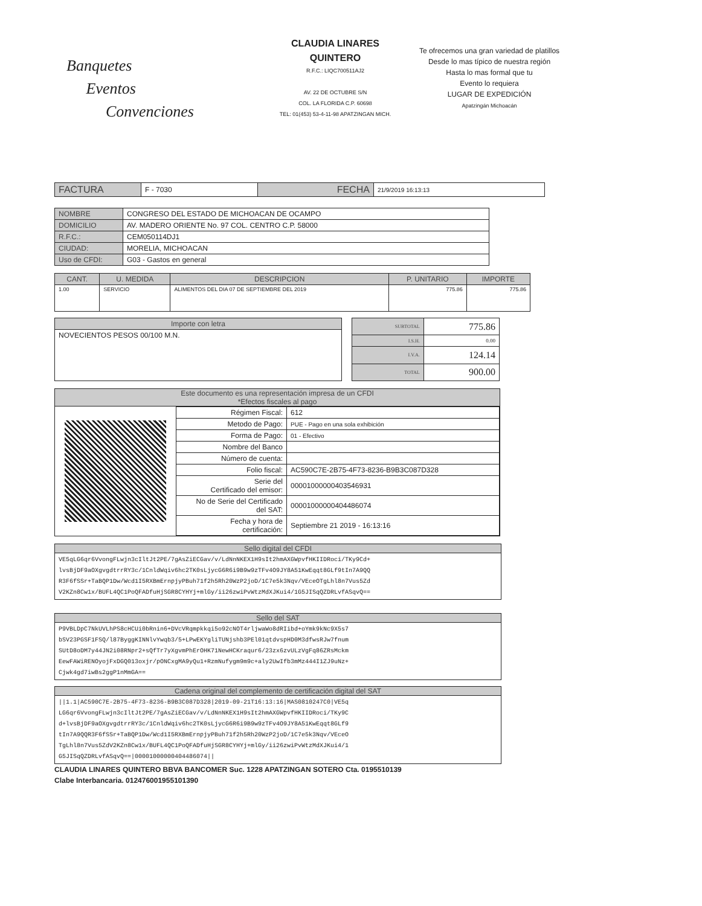Banquetes
Eventos
Convenciones
CLAUDIA LINARES
QUINTERO
R.F.C.: LIQC700511AJ2
AV. 22 DE OCTUBRE S/N
COL. LA FLORIDA C.P. 60698
TEL: 01(453) 53-4-11-98 APATZINGAN MICH.
Te ofrecemos una gran variedad de platillos
Desde lo mas típico de nuestra región
Hasta lo mas formal que tu
Evento lo requiera
LUGAR DE EXPEDICIÓN
Apatzingán Michoacán
| FACTURA | F - 7030 | FECHA | 21/9/2019 16:13:13 |
| NOMBRE | CONGRESO DEL ESTADO DE MICHOACAN DE OCAMPO |
| DOMICILIO | AV. MADERO ORIENTE No. 97 COL. CENTRO C.P. 58000 |
| R.F.C.: | CEM050114DJ1 |
| CIUDAD: | MORELIA, MICHOACAN |
| Uso de CFDI: | G03 - Gastos en general |
| CANT. | U. MEDIDA | DESCRIPCION | P. UNITARIO | IMPORTE |
| --- | --- | --- | --- | --- |
| 1.00 | SERVICIO | ALIMENTOS DEL DIA 07 DE SEPTIEMBRE DEL 2019 | 775.86 | 775.86 |
| Importe con letra |
| NOVECIENTOS PESOS 00/100 M.N. |
| SUBTOTAL | 775.86 |
| I.S.H. | 0.00 |
| I.V.A. | 124.14 |
| TOTAL | 900.00 |
Este documento es una representación impresa de un CFDI
*Efectos fiscales al pago
| Régimen Fiscal: | 612 |
| Metodo de Pago: | PUE - Pago en una sola exhibición |
| Forma de Pago: | 01 - Efectivo |
| Nombre del Banco | |
| Número de cuenta: | |
| Folio fiscal: | AC590C7E-2B75-4F73-8236-B9B3C087D328 |
| Serie del Certificado del emisor: | 00001000000403546931 |
| No de Serie del Certificado del SAT: | 00001000000404486074 |
| Fecha y hora de certificación: | Septiembre 21 2019 - 16:13:16 |
Sello digital del CFDI
VE5qLG6qr6VvongFLwjn3cIltJt2PE/7gAsZiECGav/v/LdNnNKEX1H9sIt2hmAXGWpvfHKIIDRoci/TKy9Cd+
lvsBjDF9aOXgvgdtrrRY3c/1CnldWqiv6hc2TK0sLjycG6R6i9B9w9zTFv4O9JY8A51KwEqqt8GLf9tIn7A9QQ
R3F6fSSr+TaBQP1Dw/Wcd1I5RXBmErnpjyPBuh71f2h5Rh20WzP2joD/1C7e5k3Nqv/VEceOTgLhl8n7Vus5Zd
V2KZn8Cw1x/BUFL4QC1PoQFADfuHjSGR8CYHYj+mlGy/ii26zwiPvWtzMdXJKui4/1G5JISqQZDRLvfASqvQ==
Sello del SAT
P9VBLDpC7NkUVLhPS8cHCUi0bRnin6+DVcVRqmpkkqi5o92cNOT4rljwaWo8dRIibd+oYmk9kNc9X5s7
bSV23PGSF1FSQ/l87ByggKINNlvYwqb3/5+LPwEKYgliTUNjshb3PEl01qtdvspHD0M3dfwsRJw7fnum
SUtD8oDM7y44JN2i08RNpr2+sQfTr7yXgvmPhErOHK71NewHCKraqur6/23zx6zvULzVgFq86ZRsMckm
EewFAWiRENOyojFxDGQ013oxjr/pONCxgMA9yQu1+RzmNufygm9m9c+aly2UwIfb3mMz444I1ZJ9uNz+
Cjwk4gd7iwBs2ggP1nMmGA==
Cadena original del complemento de certificación digital del SAT
||1.1|AC590C7E-2B75-4F73-8236-B9B3C087D328|2019-09-21T16:13:16|MAS0810247C0|VE5q
LG6qr6VvongFLwjn3cIltJt2PE/7gAsZiECGav/v/LdNnNKEX1H9sIt2hmAXGWpvfHKIIDRoci/TKy9C
d+lvsBjDF9aOXgvgdtrrRY3c/1CnldWqiv6hc2TK0sLjycG6R6i9B9w9zTFv4O9JY8A51KwEqqt8GLf9
tIn7A9QQR3F6fSSr+TaBQP1Dw/Wcd1I5RXBmErnpjyPBuh71f2h5Rh20WzP2joD/1C7e5k3Nqv/VEceO
TgLhl8n7Vus5ZdV2KZn8Cw1x/BUFL4QC1PoQFADfuHjSGR8CYHYj+mlGy/ii26zwiPvWtzMdXJKui4/1
G5JISqQZDRLvfASqvQ==|00001000000404486074||
CLAUDIA LINARES QUINTERO BBVA BANCOMER Suc. 1228 APATZINGAN SOTERO Cta. 0195510139
Clabe Interbancaria. 012476001955101390